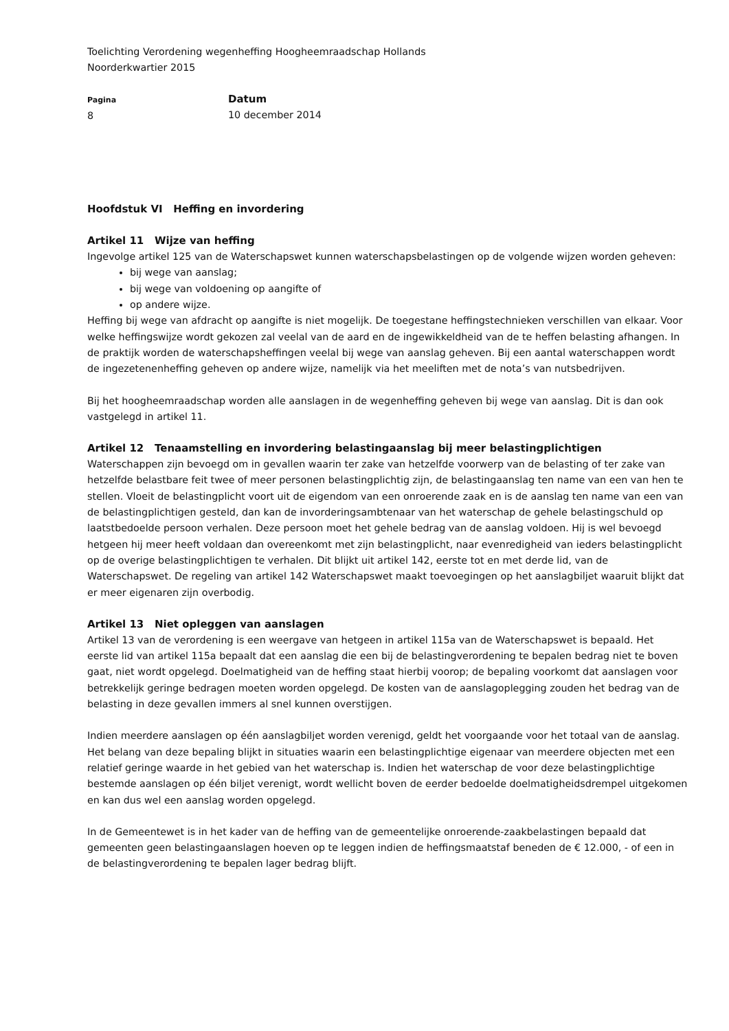Toelichting Verordening wegenheffing Hoogheemraadschap Hollands
Noorderkwartier 2015
Pagina
8
Datum
10 december 2014
Hoofdstuk VI Heffing en invordering
Artikel 11 Wijze van heffing
Ingevolge artikel 125 van de Waterschapswet kunnen waterschapsbelastingen op de volgende wijzen worden geheven:
bij wege van aanslag;
bij wege van voldoening op aangifte of
op andere wijze.
Heffing bij wege van afdracht op aangifte is niet mogelijk. De toegestane heffingstechnieken verschillen van elkaar. Voor welke heffingswijze wordt gekozen zal veelal van de aard en de ingewikkeldheid van de te heffen belasting afhangen. In de praktijk worden de waterschapsheffingen veelal bij wege van aanslag geheven. Bij een aantal waterschappen wordt de ingezetenenheffing geheven op andere wijze, namelijk via het meeliften met de nota’s van nutsbedrijven.
Bij het hoogheemraadschap worden alle aanslagen in de wegenheffing geheven bij wege van aanslag. Dit is dan ook vastgelegd in artikel 11.
Artikel 12 Tenaamstelling en invordering belastingaanslag bij meer belastingplichtigen
Waterschappen zijn bevoegd om in gevallen waarin ter zake van hetzelfde voorwerp van de belasting of ter zake van hetzelfde belastbare feit twee of meer personen belastingplichtig zijn, de belastingaanslag ten name van een van hen te stellen. Vloeit de belastingplicht voort uit de eigendom van een onroerende zaak en is de aanslag ten name van een van de belastingplichtigen gesteld, dan kan de invorderingsambtenaar van het waterschap de gehele belastingschuld op laatstbedoelde persoon verhalen. Deze persoon moet het gehele bedrag van de aanslag voldoen. Hij is wel bevoegd hetgeen hij meer heeft voldaan dan overeenkomt met zijn belastingplicht, naar evenredigheid van ieders belastingplicht op de overige belastingplichtigen te verhalen. Dit blijkt uit artikel 142, eerste tot en met derde lid, van de Waterschapswet. De regeling van artikel 142 Waterschapswet maakt toevoegingen op het aanslagbiljet waaruit blijkt dat er meer eigenaren zijn overbodig.
Artikel 13 Niet opleggen van aanslagen
Artikel 13 van de verordening is een weergave van hetgeen in artikel 115a van de Waterschapswet is bepaald. Het eerste lid van artikel 115a bepaalt dat een aanslag die een bij de belastingverordening te bepalen bedrag niet te boven gaat, niet wordt opgelegd. Doelmatigheid van de heffing staat hierbij voorop; de bepaling voorkomt dat aanslagen voor betrekkelijk geringe bedragen moeten worden opgelegd. De kosten van de aanslagoplegging zouden het bedrag van de belasting in deze gevallen immers al snel kunnen overstijgen.
Indien meerdere aanslagen op één aanslagbiljet worden verenigd, geldt het voorgaande voor het totaal van de aanslag. Het belang van deze bepaling blijkt in situaties waarin een belastingplichtige eigenaar van meerdere objecten met een relatief geringe waarde in het gebied van het waterschap is. Indien het waterschap de voor deze belastingplichtige bestemde aanslagen op één biljet verenigt, wordt wellicht boven de eerder bedoelde doelmatigheidsdrempel uitgekomen en kan dus wel een aanslag worden opgelegd.
In de Gemeentewet is in het kader van de heffing van de gemeentelijke onroerende-zaakbelastingen bepaald dat gemeenten geen belastingaanslagen hoeven op te leggen indien de heffingsmaatstaf beneden de € 12.000, - of een in de belastingverordening te bepalen lager bedrag blijft.